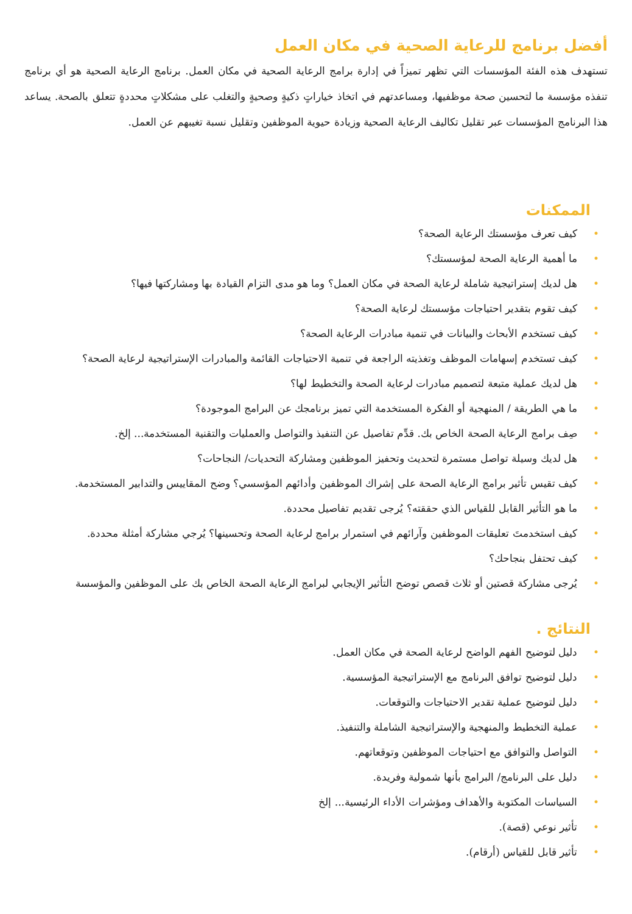أفضل برنامج للرعاية الصحية في مكان العمل
تستهدف هذه الفئة المؤسسات التي تظهر تميزاً في إدارة برامج الرعاية الصحية في مكان العمل. برنامج الرعاية الصحية هو أي برنامج تنفذه مؤسسة ما لتحسين صحة موظفيها، ومساعدتهم في اتخاذ خياراتٍ ذكيةٍ وصحيةٍ والتغلب على مشكلاتٍ محددةٍ تتعلق بالصحة. يساعد هذا البرنامج المؤسسات عبر تقليل تكاليف الرعاية الصحية وزيادة حيوية الموظفين وتقليل نسبة تغيبهم عن العمل.
الممكنات
• كيف تعرف مؤسستك الرعاية الصحة؟
• ما أهمية الرعاية الصحة لمؤسستك؟
• هل لديك إستراتيجية شاملة لرعاية الصحة في مكان العمل؟ وما هو مدى التزام القيادة بها ومشاركتها فيها؟
• كيف تقوم بتقدير احتياجات مؤسستك لرعاية الصحة؟
• كيف تستخدم الأبحاث والبيانات في تنمية مبادرات الرعاية الصحة؟
• كيف تستخدم إسهامات الموظف وتغذيته الراجعة في تنمية الاحتياجات القائمة والمبادرات الإستراتيجية لرعاية الصحة؟
• هل لديك عملية متبعة لتصميم مبادرات لرعاية الصحة والتخطيط لها؟
• ما هي الطريقة / المنهجية أو الفكرة المستخدمة التي تميز برنامجك عن البرامج الموجودة؟
• صِف برامج الرعاية الصحة الخاص بك. قدِّم تفاصيل عن التنفيذ والتواصل والعمليات والتقنية المستخدمة... إلخ.
• هل لديك وسيلة تواصل مستمرة لتحديث وتحفيز الموظفين ومشاركة التحديات/ النجاحات؟
• كيف تقيس تأثير برامج الرعاية الصحة على إشراك الموظفين وأدائهم المؤسسي؟ وضح المقاييس والتدابير المستخدمة.
• ما هو التأثير القابل للقياس الذي حققته؟ يُرجى تقديم تفاصيل محددة.
• كيف استخدمتَ تعليقات الموظفين وآرائهم في استمرار برامج لرعاية الصحة وتحسينها؟ يُرجي مشاركة أمثلة محددة.
• كيف تحتفل بنجاحك؟
• يُرجى مشاركة قصتين أو ثلاث قصص توضح التأثير الإيجابي لبرامج الرعاية الصحة الخاص بك على الموظفين والمؤسسة
النتائج .
• دليل لتوضيح الفهم الواضح لرعاية الصحة في مكان العمل.
• دليل لتوضيح توافق البرنامج مع الإستراتيجية المؤسسية.
• دليل لتوضيح عملية تقدير الاحتياجات والتوقعات.
• عملية التخطيط والمنهجية والإستراتيجية الشاملة والتنفيذ.
• التواصل والتوافق مع احتياجات الموظفين وتوقعاتهم.
• دليل على البرنامج/ البرامج بأنها شمولية وفريدة.
• السياسات المكتوبة والأهداف ومؤشرات الأداء الرئيسية... إلخ
• تأثير نوعي (قصة).
• تأثير قابل للقياس (أرقام).